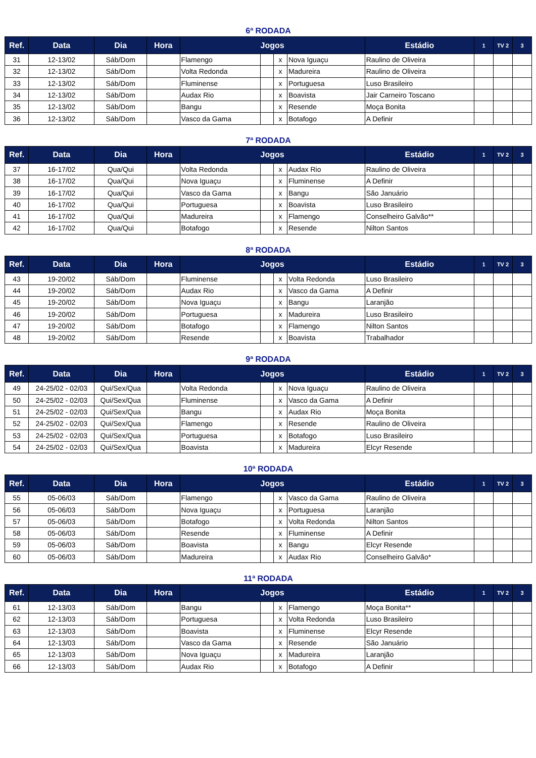6ª RODADA
| Ref. | Data | Dia | Hora | Jogos | | | | Estádio | 1 | TV 2 | 3 |
| --- | --- | --- | --- | --- | --- | --- | --- | --- | --- | --- | --- |
| 31 | 12-13/02 | Sáb/Dom | | Flamengo | | x | Nova Iguaçu | Raulino de Oliveira | | | |
| 32 | 12-13/02 | Sáb/Dom | | Volta Redonda | | x | Madureira | Raulino de Oliveira | | | |
| 33 | 12-13/02 | Sáb/Dom | | Fluminense | | x | Portuguesa | Luso Brasileiro | | | |
| 34 | 12-13/02 | Sáb/Dom | | Audax Rio | | x | Boavista | Jair Carneiro Toscano | | | |
| 35 | 12-13/02 | Sáb/Dom | | Bangu | | x | Resende | Moça Bonita | | | |
| 36 | 12-13/02 | Sáb/Dom | | Vasco da Gama | | x | Botafogo | A Definir | | | |
7ª RODADA
| Ref. | Data | Dia | Hora | Jogos | | | | Estádio | 1 | TV 2 | 3 |
| --- | --- | --- | --- | --- | --- | --- | --- | --- | --- | --- | --- |
| 37 | 16-17/02 | Qua/Qui | | Volta Redonda | | x | Audax Rio | Raulino de Oliveira | | | |
| 38 | 16-17/02 | Qua/Qui | | Nova Iguaçu | | x | Fluminense | A Definir | | | |
| 39 | 16-17/02 | Qua/Qui | | Vasco da Gama | | x | Bangu | São Januário | | | |
| 40 | 16-17/02 | Qua/Qui | | Portuguesa | | x | Boavista | Luso Brasileiro | | | |
| 41 | 16-17/02 | Qua/Qui | | Madureira | | x | Flamengo | Conselheiro Galvão** | | | |
| 42 | 16-17/02 | Qua/Qui | | Botafogo | | x | Resende | Nilton Santos | | | |
8ª RODADA
| Ref. | Data | Dia | Hora | Jogos | | | | Estádio | 1 | TV 2 | 3 |
| --- | --- | --- | --- | --- | --- | --- | --- | --- | --- | --- | --- |
| 43 | 19-20/02 | Sáb/Dom | | Fluminense | | x | Volta Redonda | Luso Brasileiro | | | |
| 44 | 19-20/02 | Sáb/Dom | | Audax Rio | | x | Vasco da Gama | A Definir | | | |
| 45 | 19-20/02 | Sáb/Dom | | Nova Iguaçu | | x | Bangu | Laranjão | | | |
| 46 | 19-20/02 | Sáb/Dom | | Portuguesa | | x | Madureira | Luso Brasileiro | | | |
| 47 | 19-20/02 | Sáb/Dom | | Botafogo | | x | Flamengo | Nilton Santos | | | |
| 48 | 19-20/02 | Sáb/Dom | | Resende | | x | Boavista | Trabalhador | | | |
9ª RODADA
| Ref. | Data | Dia | Hora | Jogos | | | | Estádio | 1 | TV 2 | 3 |
| --- | --- | --- | --- | --- | --- | --- | --- | --- | --- | --- | --- |
| 49 | 24-25/02 - 02/03 | Qui/Sex/Qua | | Volta Redonda | | x | Nova Iguaçu | Raulino de Oliveira | | | |
| 50 | 24-25/02 - 02/03 | Qui/Sex/Qua | | Fluminense | | x | Vasco da Gama | A Definir | | | |
| 51 | 24-25/02 - 02/03 | Qui/Sex/Qua | | Bangu | | x | Audax Rio | Moça Bonita | | | |
| 52 | 24-25/02 - 02/03 | Qui/Sex/Qua | | Flamengo | | x | Resende | Raulino de Oliveira | | | |
| 53 | 24-25/02 - 02/03 | Qui/Sex/Qua | | Portuguesa | | x | Botafogo | Luso Brasileiro | | | |
| 54 | 24-25/02 - 02/03 | Qui/Sex/Qua | | Boavista | | x | Madureira | Elcyr Resende | | | |
10ª RODADA
| Ref. | Data | Dia | Hora | Jogos | | | | Estádio | 1 | TV 2 | 3 |
| --- | --- | --- | --- | --- | --- | --- | --- | --- | --- | --- | --- |
| 55 | 05-06/03 | Sáb/Dom | | Flamengo | | x | Vasco da Gama | Raulino de Oliveira | | | |
| 56 | 05-06/03 | Sáb/Dom | | Nova Iguaçu | | x | Portuguesa | Laranjão | | | |
| 57 | 05-06/03 | Sáb/Dom | | Botafogo | | x | Volta Redonda | Nilton Santos | | | |
| 58 | 05-06/03 | Sáb/Dom | | Resende | | x | Fluminense | A Definir | | | |
| 59 | 05-06/03 | Sáb/Dom | | Boavista | | x | Bangu | Elcyr Resende | | | |
| 60 | 05-06/03 | Sáb/Dom | | Madureira | | x | Audax Rio | Conselheiro Galvão* | | | |
11ª RODADA
| Ref. | Data | Dia | Hora | Jogos | | | | Estádio | 1 | TV 2 | 3 |
| --- | --- | --- | --- | --- | --- | --- | --- | --- | --- | --- | --- |
| 61 | 12-13/03 | Sáb/Dom | | Bangu | | x | Flamengo | Moça Bonita** | | | |
| 62 | 12-13/03 | Sáb/Dom | | Portuguesa | | x | Volta Redonda | Luso Brasileiro | | | |
| 63 | 12-13/03 | Sáb/Dom | | Boavista | | x | Fluminense | Elcyr Resende | | | |
| 64 | 12-13/03 | Sáb/Dom | | Vasco da Gama | | x | Resende | São Januário | | | |
| 65 | 12-13/03 | Sáb/Dom | | Nova Iguaçu | | x | Madureira | Laranjão | | | |
| 66 | 12-13/03 | Sáb/Dom | | Audax Rio | | x | Botafogo | A Definir | | | |